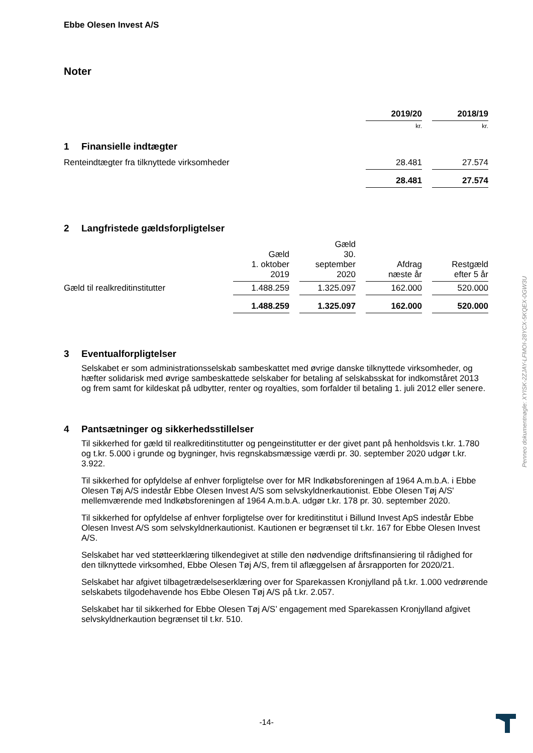Ebbe Olesen Invest A/S
Noter
| | 2019/20 | | 2018/19 |
| | kr. | | kr. |
1 Finansielle indtægter
| Renteindtægter fra tilknyttede virksomheder | 28.481 | | 27.574 |
| | 28.481 | | 27.574 |
2 Langfristede gældsforpligtelser
| | Gæld 1. oktober 2019 | | Gæld 30. september 2020 | | Afdrag næste år | | Restgæld efter 5 år |
| Gæld til realkreditinstitutter | 1.488.259 | | 1.325.097 | | 162.000 | | 520.000 |
| | 1.488.259 | | 1.325.097 | | 162.000 | | 520.000 |
3 Eventualforpligtelser
Selskabet er som administrationsselskab sambeskattet med øvrige danske tilknyttede virksomheder, og hæfter solidarisk med øvrige sambeskattede selskaber for betaling af selskabsskat for indkomståret 2013 og frem samt for kildeskat på udbytter, renter og royalties, som forfalder til betaling 1. juli 2012 eller senere.
4 Pantsætninger og sikkerhedsstillelser
Til sikkerhed for gæld til realkreditinstitutter og pengeinstitutter er der givet pant på henholdsvis t.kr. 1.780 og t.kr. 5.000 i grunde og bygninger, hvis regnskabsmæssige værdi pr. 30. september 2020 udgør t.kr. 3.922.
Til sikkerhed for opfyldelse af enhver forpligtelse over for MR Indkøbsforeningen af 1964 A.m.b.A. i Ebbe Olesen Tøj A/S indestår Ebbe Olesen Invest A/S som selvskyldnerkautionist. Ebbe Olesen Tøj A/S' mellemværende med Indkøbsforeningen af 1964 A.m.b.A. udgør t.kr. 178 pr. 30. september 2020.
Til sikkerhed for opfyldelse af enhver forpligtelse over for kreditinstitut i Billund Invest ApS indestår Ebbe Olesen Invest A/S som selvskyldnerkautionist. Kautionen er begrænset til t.kr. 167 for Ebbe Olesen Invest A/S.
Selskabet har ved støtteerklæring tilkendegivet at stille den nødvendige driftsfinansiering til rådighed for den tilknyttede virksomhed, Ebbe Olesen Tøj A/S, frem til aflæggelsen af årsrapporten for 2020/21.
Selskabet har afgivet tilbagetrædelseserklæring over for Sparekassen Kronjylland på t.kr. 1.000 vedrørende selskabets tilgodehavende hos Ebbe Olesen Tøj A/S på t.kr. 2.057.
Selskabet har til sikkerhed for Ebbe Olesen Tøj A/S’ engagement med Sparekassen Kronjylland afgivet selvskyldnerkaution begrænset til t.kr. 510.
Penneo dokumentnøgle: XYISK-2ZJAY-LFMOI-28YCX-5KQEX-0GW3U
-14-